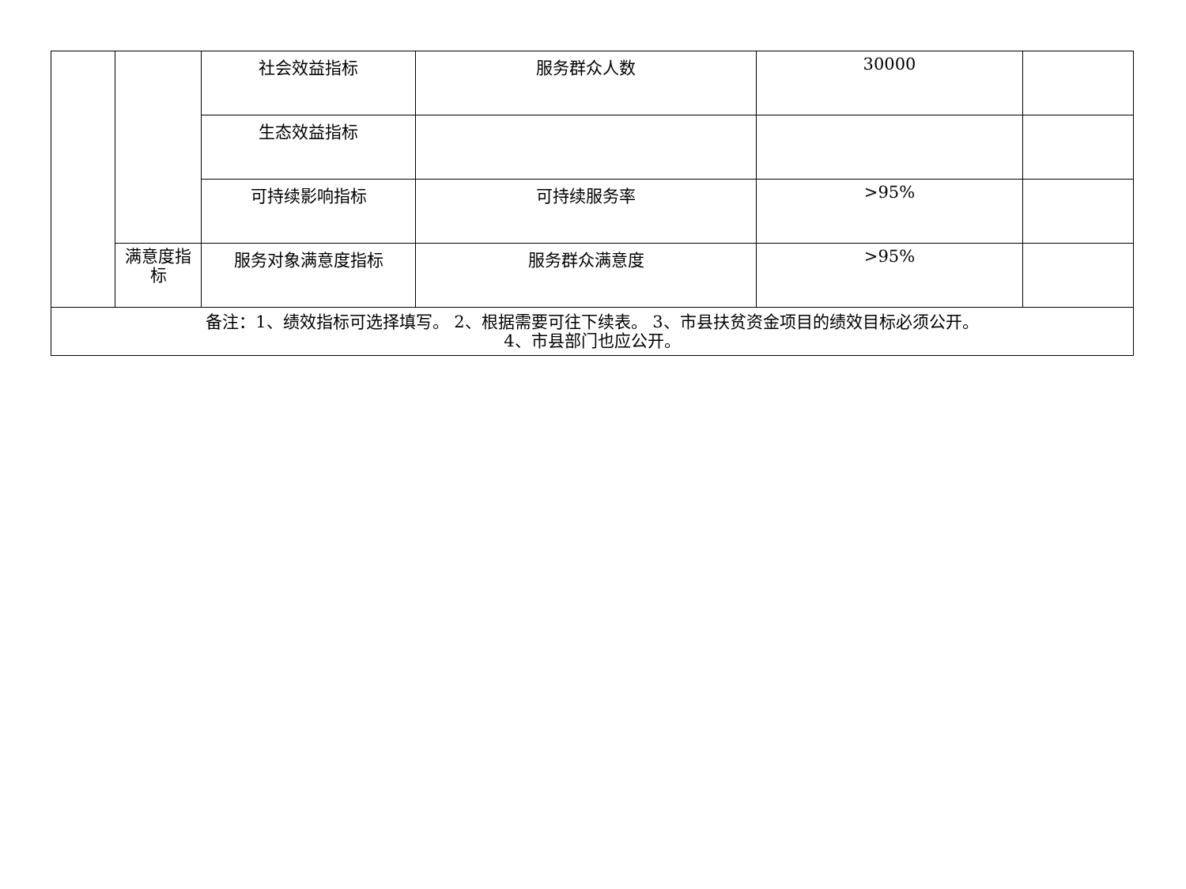| | | 社会效益指标 | 服务群众人数 | 30000 | |
| | | 生态效益指标 | | | |
| | | 可持续影响指标 | 可持续服务率 | >95% | |
| | 满意度指标 | 服务对象满意度指标 | 服务群众满意度 | >95% | |
| 备注：1、绩效指标可选择填写。 2、根据需要可往下续表。 3、市县扶贫资金项目的绩效目标必须公开。 4、市县部门也应公开。 | | | | | |